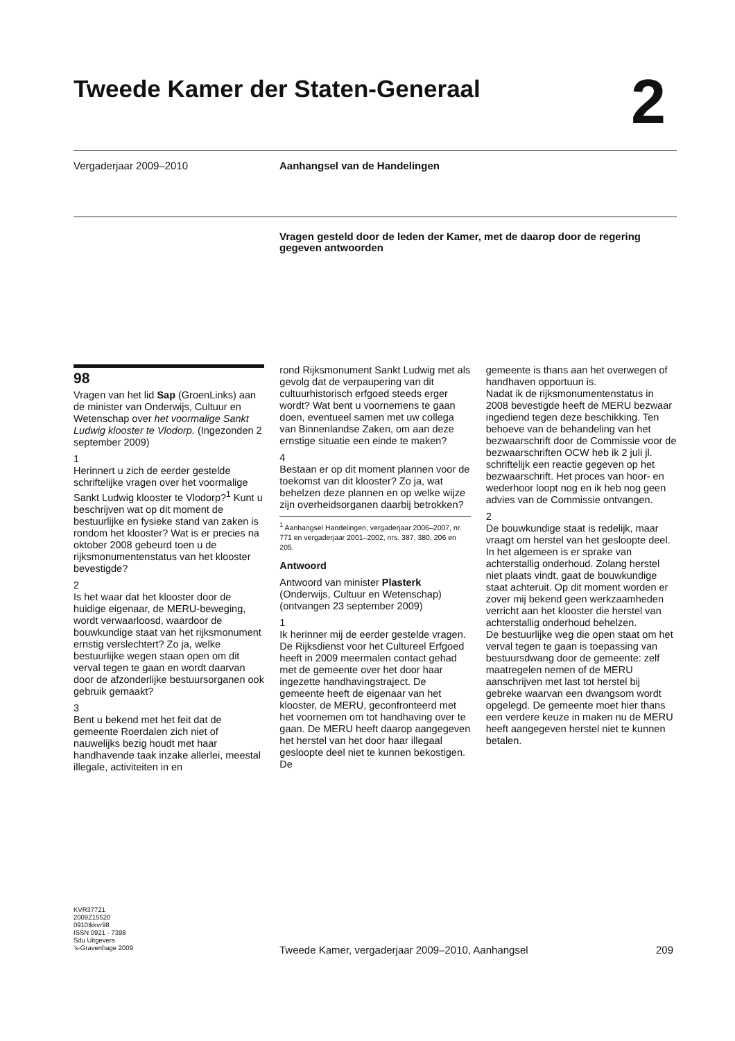Tweede Kamer der Staten-Generaal
2
Vergaderjaar 2009–2010 Aanhangsel van de Handelingen
Vragen gesteld door de leden der Kamer, met de daarop door de regering gegeven antwoorden
98
Vragen van het lid Sap (GroenLinks) aan de minister van Onderwijs, Cultuur en Wetenschap over het voormalige Sankt Ludwig klooster te Vlodorp. (Ingezonden 2 september 2009)
1
Herinnert u zich de eerder gestelde schriftelijke vragen over het voormalige Sankt Ludwig klooster te Vlodorp?<sup>1</sup> Kunt u beschrijven wat op dit moment de bestuurlijke en fysieke stand van zaken is rondom het klooster? Wat is er precies na oktober 2008 gebeurd toen u de rijksmonumentenstatus van het klooster bevestigde?
2
Is het waar dat het klooster door de huidige eigenaar, de MERU-beweging, wordt verwaarloosd, waardoor de bouwkundige staat van het rijksmonument ernstig verslechtert? Zo ja, welke bestuurlijke wegen staan open om dit verval tegen te gaan en wordt daarvan door de afzonderlijke bestuursorganen ook gebruik gemaakt?
3
Bent u bekend met het feit dat de gemeente Roerdalen zich niet of nauwelijks bezig houdt met haar handhavende taak inzake allerlei, meestal illegale, activiteiten in en
rond Rijksmonument Sankt Ludwig met als gevolg dat de verpaupering van dit cultuurhistorisch erfgoed steeds erger wordt? Wat bent u voornemens te gaan doen, eventueel samen met uw collega van Binnenlandse Zaken, om aan deze ernstige situatie een einde te maken?
4
Bestaan er op dit moment plannen voor de toekomst van dit klooster? Zo ja, wat behelzen deze plannen en op welke wijze zijn overheidsorganen daarbij betrokken?
<sup>1</sup> Aanhangsel Handelingen, vergaderjaar 2006–2007, nr. 771 en vergaderjaar 2001–2002, nrs. 387, 380, 206 en 205.
Antwoord
Antwoord van minister Plasterk (Onderwijs, Cultuur en Wetenschap) (ontvangen 23 september 2009)
1
Ik herinner mij de eerder gestelde vragen. De Rijksdienst voor het Cultureel Erfgoed heeft in 2009 meermalen contact gehad met de gemeente over het door haar ingezette handhavingstraject. De gemeente heeft de eigenaar van het klooster, de MERU, geconfronteerd met het voornemen om tot handhaving over te gaan. De MERU heeft daarop aangegeven het herstel van het door haar illegaal gesloopte deel niet te kunnen bekostigen. De
gemeente is thans aan het overwegen of handhaven opportuun is.
Nadat ik de rijksmonumentenstatus in 2008 bevestigde heeft de MERU bezwaar ingediend tegen deze beschikking. Ten behoeve van de behandeling van het bezwaarschrift door de Commissie voor de bezwaarschriften OCW heb ik 2 juli jl. schriftelijk een reactie gegeven op het bezwaarschrift. Het proces van hoor- en wederhoor loopt nog en ik heb nog geen advies van de Commissie ontvangen.
2
De bouwkundige staat is redelijk, maar vraagt om herstel van het gesloopte deel. In het algemeen is er sprake van achterstallig onderhoud. Zolang herstel niet plaats vindt, gaat de bouwkundige staat achteruit. Op dit moment worden er zover mij bekend geen werkzaamheden verricht aan het klooster die herstel van achterstallig onderhoud behelzen.
De bestuurlijke weg die open staat om het verval tegen te gaan is toepassing van bestuursdwang door de gemeente: zelf maatregelen nemen of de MERU aanschrijven met last tot herstel bij gebreke waarvan een dwangsom wordt opgelegd. De gemeente moet hier thans een verdere keuze in maken nu de MERU heeft aangegeven herstel niet te kunnen betalen.
KVR37721
2009Z15520
0910tkkvr98
ISSN 0921 - 7398
Sdu Uitgevers
’s-Gravenhage 2009
Tweede Kamer, vergaderjaar 2009–2010, Aanhangsel
209